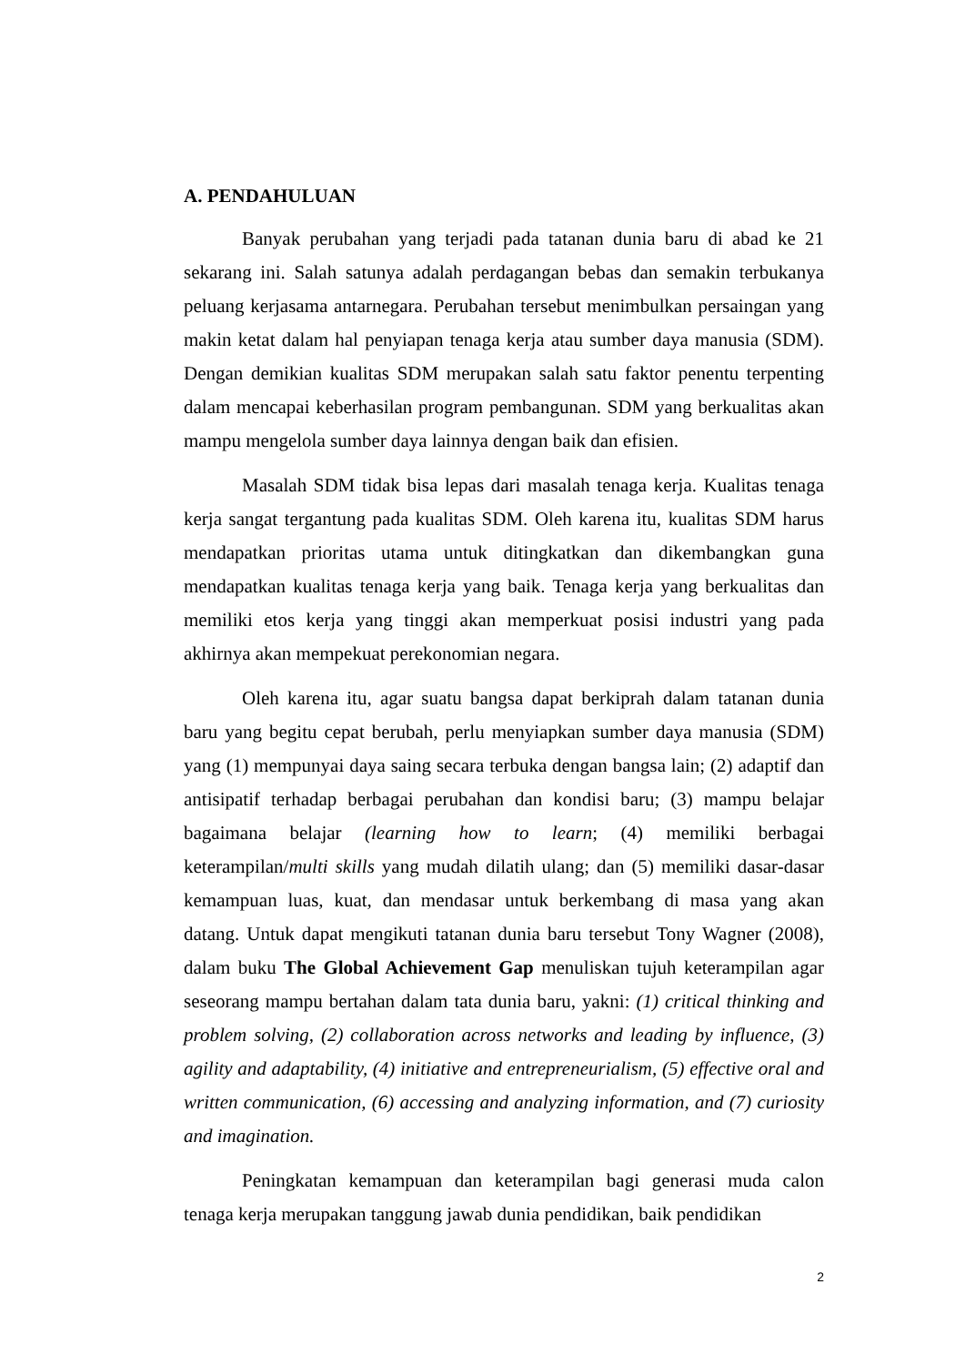A. PENDAHULUAN
Banyak perubahan yang terjadi pada tatanan dunia baru di abad ke 21 sekarang ini. Salah satunya adalah perdagangan bebas dan semakin terbukanya peluang kerjasama antarnegara. Perubahan tersebut menimbulkan persaingan yang makin ketat dalam hal penyiapan tenaga kerja atau sumber daya manusia (SDM). Dengan demikian kualitas SDM merupakan salah satu faktor penentu terpenting dalam mencapai keberhasilan program pembangunan. SDM yang berkualitas akan mampu mengelola sumber daya lainnya dengan baik dan efisien.
Masalah SDM tidak bisa lepas dari masalah tenaga kerja. Kualitas tenaga kerja sangat tergantung pada kualitas SDM. Oleh karena itu, kualitas SDM harus mendapatkan prioritas utama untuk ditingkatkan dan dikembangkan guna mendapatkan kualitas tenaga kerja yang baik. Tenaga kerja yang berkualitas dan memiliki etos kerja yang tinggi akan memperkuat posisi industri yang pada akhirnya akan mempekuat perekonomian negara.
Oleh karena itu, agar suatu bangsa dapat berkiprah dalam tatanan dunia baru yang begitu cepat berubah, perlu menyiapkan sumber daya manusia (SDM) yang (1) mempunyai daya saing secara terbuka dengan bangsa lain; (2) adaptif dan antisipatif terhadap berbagai perubahan dan kondisi baru; (3) mampu belajar bagaimana belajar (learning how to learn; (4) memiliki berbagai keterampilan/multi skills yang mudah dilatih ulang; dan (5) memiliki dasar-dasar kemampuan luas, kuat, dan mendasar untuk berkembang di masa yang akan datang. Untuk dapat mengikuti tatanan dunia baru tersebut Tony Wagner (2008), dalam buku The Global Achievement Gap menuliskan tujuh keterampilan agar seseorang mampu bertahan dalam tata dunia baru, yakni: (1) critical thinking and problem solving, (2) collaboration across networks and leading by influence, (3) agility and adaptability, (4) initiative and entrepreneurialism, (5) effective oral and written communication, (6) accessing and analyzing information, and (7) curiosity and imagination.
Peningkatan kemampuan dan keterampilan bagi generasi muda calon tenaga kerja merupakan tanggung jawab dunia pendidikan, baik pendidikan
2